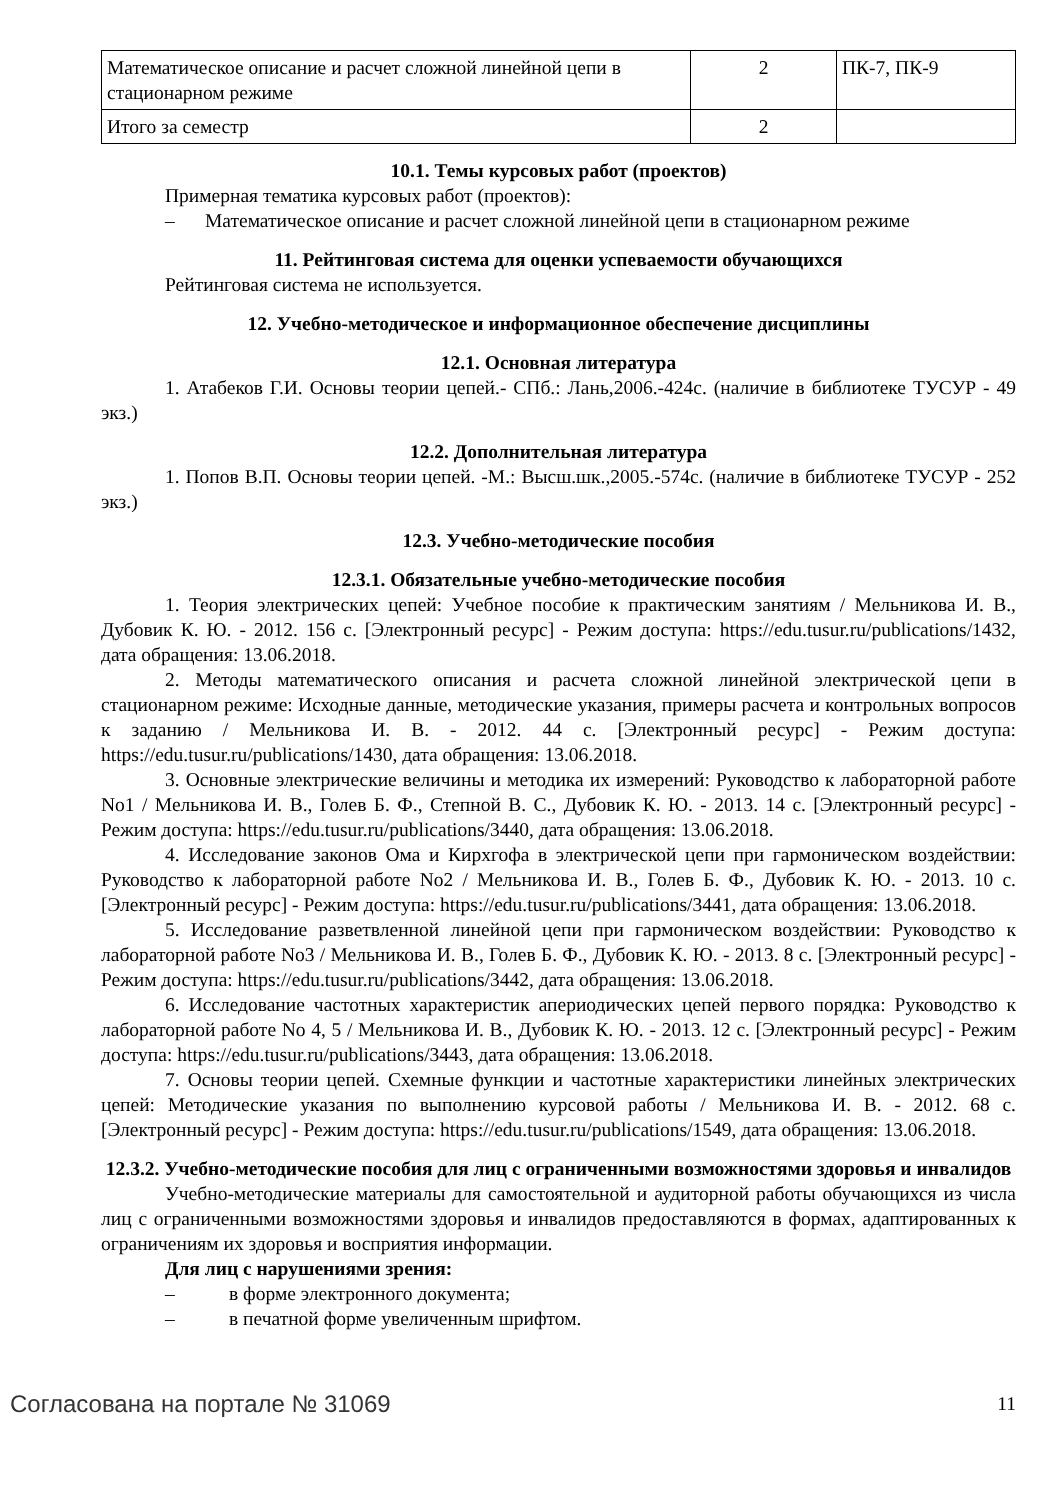| Математическое описание и расчет сложной линейной цепи в стационарном режиме | 2 | ПК-7, ПК-9 |
| Итого за семестр | 2 | |
10.1. Темы курсовых работ (проектов)
Примерная тематика курсовых работ (проектов):
– Математическое описание и расчет сложной линейной цепи в стационарном режиме
11. Рейтинговая система для оценки успеваемости обучающихся
Рейтинговая система не используется.
12. Учебно-методическое и информационное обеспечение дисциплины
12.1. Основная литература
1. Атабеков Г.И. Основы теории цепей.- СПб.: Лань,2006.-424с. (наличие в библиотеке ТУСУР - 49 экз.)
12.2. Дополнительная литература
1. Попов В.П. Основы теории цепей. -М.: Высш.шк.,2005.-574с. (наличие в библиотеке ТУСУР - 252 экз.)
12.3. Учебно-методические пособия
12.3.1. Обязательные учебно-методические пособия
1. Теория электрических цепей: Учебное пособие к практическим занятиям / Мельникова И. В., Дубовик К. Ю. - 2012. 156 с. [Электронный ресурс] - Режим доступа: https://edu.tusur.ru/publications/1432, дата обращения: 13.06.2018.
2. Методы математического описания и расчета сложной линейной электрической цепи в стационарном режиме: Исходные данные, методические указания, примеры расчета и контрольных вопросов к заданию / Мельникова И. В. - 2012. 44 с. [Электронный ресурс] - Режим доступа: https://edu.tusur.ru/publications/1430, дата обращения: 13.06.2018.
3. Основные электрические величины и методика их измерений: Руководство к лабораторной работе No1 / Мельникова И. В., Голев Б. Ф., Степной В. С., Дубовик К. Ю. - 2013. 14 с. [Электронный ресурс] - Режим доступа: https://edu.tusur.ru/publications/3440, дата обращения: 13.06.2018.
4. Исследование законов Ома и Кирхгофа в электрической цепи при гармоническом воздействии: Руководство к лабораторной работе No2 / Мельникова И. В., Голев Б. Ф., Дубовик К. Ю. - 2013. 10 с. [Электронный ресурс] - Режим доступа: https://edu.tusur.ru/publications/3441, дата обращения: 13.06.2018.
5. Исследование разветвленной линейной цепи при гармоническом воздействии: Руководство к лабораторной работе No3 / Мельникова И. В., Голев Б. Ф., Дубовик К. Ю. - 2013. 8 с. [Электронный ресурс] - Режим доступа: https://edu.tusur.ru/publications/3442, дата обращения: 13.06.2018.
6. Исследование частотных характеристик апериодических цепей первого порядка: Руководство к лабораторной работе No 4, 5 / Мельникова И. В., Дубовик К. Ю. - 2013. 12 с. [Электронный ресурс] - Режим доступа: https://edu.tusur.ru/publications/3443, дата обращения: 13.06.2018.
7. Основы теории цепей. Схемные функции и частотные характеристики линейных электрических цепей: Методические указания по выполнению курсовой работы / Мельникова И. В. - 2012. 68 с. [Электронный ресурс] - Режим доступа: https://edu.tusur.ru/publications/1549, дата обращения: 13.06.2018.
12.3.2. Учебно-методические пособия для лиц с ограниченными возможностями здоровья и инвалидов
Учебно-методические материалы для самостоятельной и аудиторной работы обучающихся из числа лиц с ограниченными возможностями здоровья и инвалидов предоставляются в формах, адаптированных к ограничениям их здоровья и восприятия информации.
Для лиц с нарушениями зрения:
– в форме электронного документа;
– в печатной форме увеличенным шрифтом.
Согласована на портале № 31069 11